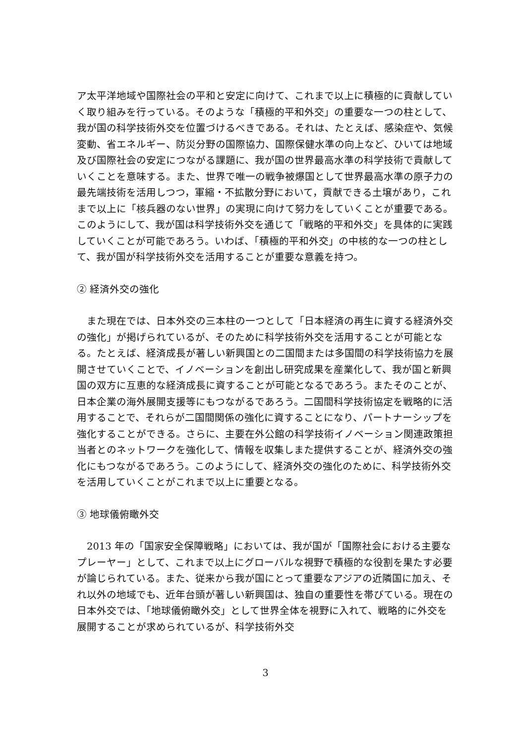ア太平洋地域や国際社会の平和と安定に向けて、これまで以上に積極的に貢献していく取り組みを行っている。そのような「積極的平和外交」の重要な一つの柱として、我が国の科学技術外交を位置づけるべきである。それは、たとえば、感染症や、気候変動、省エネルギー、防災分野の国際協力、国際保健水準の向上など、ひいては地域及び国際社会の安定につながる課題に、我が国の世界最高水準の科学技術で貢献していくことを意味する。また、世界で唯一の戦争被爆国として世界最高水準の原子力の最先端技術を活用しつつ，軍縮・不拡散分野において，貢献できる土壌があり，これまで以上に「核兵器のない世界」の実現に向けて努力をしていくことが重要である。このようにして、我が国は科学技術外交を通じて「戦略的平和外交」を具体的に実践していくことが可能であろう。いわば、「積極的平和外交」の中核的な一つの柱として、我が国が科学技術外交を活用することが重要な意義を持つ。
② 経済外交の強化
　また現在では、日本外交の三本柱の一つとして「日本経済の再生に資する経済外交の強化」が掲げられているが、そのために科学技術外交を活用することが可能となる。たとえば、経済成長が著しい新興国との二国間または多国間の科学技術協力を展開させていくことで、イノベーションを創出し研究成果を産業化して、我が国と新興国の双方に互恵的な経済成長に資することが可能となるであろう。またそのことが、日本企業の海外展開支援等にもつながるであろう。二国間科学技術協定を戦略的に活用することで、それらが二国間関係の強化に資することになり、パートナーシップを強化することができる。さらに、主要在外公館の科学技術イノベーション関連政策担当者とのネットワークを強化して、情報を収集しまた提供することが、経済外交の強化にもつながるであろう。このようにして、経済外交の強化のために、科学技術外交を活用していくことがこれまで以上に重要となる。
③ 地球儀俯瞰外交
　2013 年の「国家安全保障戦略」においては、我が国が「国際社会における主要なプレーヤー」として、これまで以上にグローバルな視野で積極的な役割を果たす必要が論じられている。また、従来から我が国にとって重要なアジアの近隣国に加え、それ以外の地域でも、近年台頭が著しい新興国は、独自の重要性を帯びている。現在の日本外交では、「地球儀俯瞰外交」として世界全体を視野に入れて、戦略的に外交を展開することが求められているが、科学技術外交
3